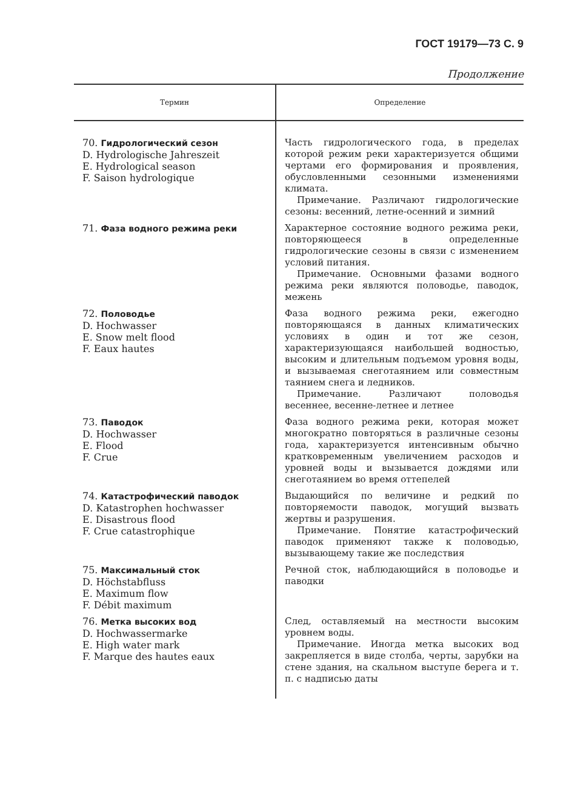ГОСТ 19179—73 С. 9
Продолжение
| Термин | Определение |
| --- | --- |
| 70. Гидрологический сезон D. Hydrologische Jahreszeit E. Hydrological season F. Saison hydrologique | Часть гидрологического года, в пределах которой режим реки характеризуется общими чертами его формирования и проявления, обусловленными сезонными изменениями климата. Примечание. Различают гидрологические сезоны: весенний, летне-осенний и зимний |
| 71. Фаза водного режима реки | Характерное состояние водного режима реки, повторяющееся в определенные гидрологические сезоны в связи с изменением условий питания. Примечание. Основными фазами водного режима реки являются половодье, паводок, межень |
| 72. Половодье D. Hochwasser E. Snow melt flood F. Eaux hautes | Фаза водного режима реки, ежегодно повторяющаяся в данных климатических условиях в один и тот же сезон, характеризующаяся наибольшей водностью, высоким и длительным подъемом уровня воды, и вызываемая снеготаянием или совместным таянием снега и ледников. Примечание. Различают половодья весеннее, весенне-летнее и летнее |
| 73. Паводок D. Hochwasser E. Flood F. Crue | Фаза водного режима реки, которая может многократно повторяться в различные сезоны года, характеризуется интенсивным обычно кратковременным увеличением расходов и уровней воды и вызывается дождями или снеготаянием во время оттепелей |
| 74. Катастрофический паводок D. Katastrophen hochwasser E. Disastrous flood F. Crue catastrophique | Выдающийся по величине и редкий по повторяемости паводок, могущий вызвать жертвы и разрушения. Примечание. Понятие катастрофический паводок применяют также к половодью, вызывающему такие же последствия |
| 75. Максимальный сток D. Höchstabfluss E. Maximum flow F. Débit maximum | Речной сток, наблюдающийся в половодье и паводки |
| 76. Метка высоких вод D. Hochwassermarke E. High water mark F. Marque des hautes eaux | След, оставляемый на местности высоким уровнем воды. Примечание. Иногда метка высоких вод закрепляется в виде столба, черты, зарубки на стене здания, на скальном выступе берега и т. п. с надписью даты |